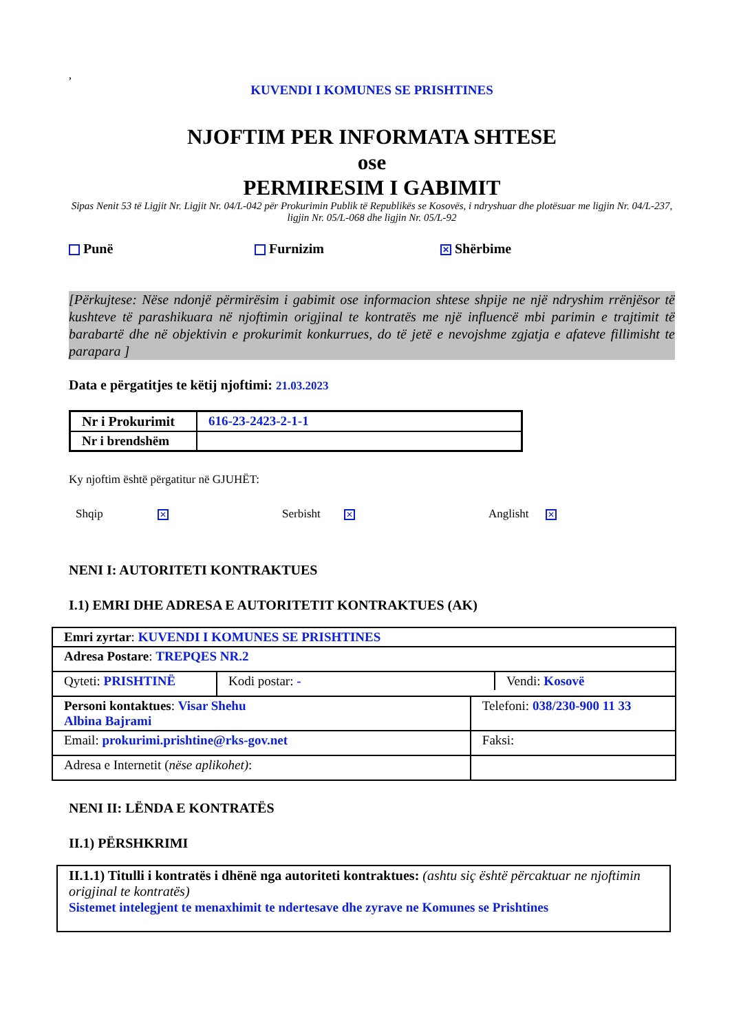,
KUVENDI I KOMUNES SE PRISHTINES
NJOFTIM PER INFORMATA SHTESE
ose
PERMIRESIM I GABIMIT
Sipas Nenit 53 të Ligjit Nr. Ligjit Nr. 04/L-042 për Prokurimin Publik të Republikës se Kosovës, i ndryshuar dhe plotësuar me ligjin Nr. 04/L-237, ligjin Nr. 05/L-068 dhe ligjin Nr. 05/L-92
Punë Furnizim ✕ Shërbime
[Përkujtese: Nëse ndonjë përmirësim i gabimit ose informacion shtese shpije ne një ndryshim rrënjësor të kushteve të parashikuara në njoftimin origjinal te kontratës me një influencë mbi parimin e trajtimit të barabartë dhe në objektivin e prokurimit konkurrues, do të jetë e nevojshme zgjatja e afateve fillimisht te parapara ]
Data e përgatitjes te këtij njoftimi: 21.03.2023
| Nr i Prokurimit | 616-23-2423-2-1-1 |
| Nr i brendshëm | |
Ky njoftim është përgatitur në GJUHËT:
Shqip ✕ Serbisht ✕ Anglisht ✕
NENI I: AUTORITETI KONTRAKTUES
I.1) EMRI DHE ADRESA E AUTORITETIT KONTRAKTUES (AK)
| Emri zyrtar : KUVENDI I KOMUNES SE PRISHTINES | | |
| Adresa Postare : TREPQES NR.2 | | |
| Qyteti: PRISHTINË | / Kodi postar: - / Vendi: Kosovë / | |
| Personi kontaktues : Visar Shehu Albina Bajrami | | Telefoni: 038/230-900 11 33 |
| Email: prokurimi.prishtine@rks-gov.net | | Faksi: |
| Adresa e Internetit ( nëse aplikohet) : | | |
NENI II: LËNDA E KONTRATËS
II.1) PËRSHKRIMI
| II.1.1) Titulli i kontratës i dhënë nga autoriteti kontraktues: (ashtu siç është përcaktuar ne njoftimin origjinal te kontratës) Sistemet intelegjent te menaxhimit te ndertesave dhe zyrave ne Komunes se Prishtines |